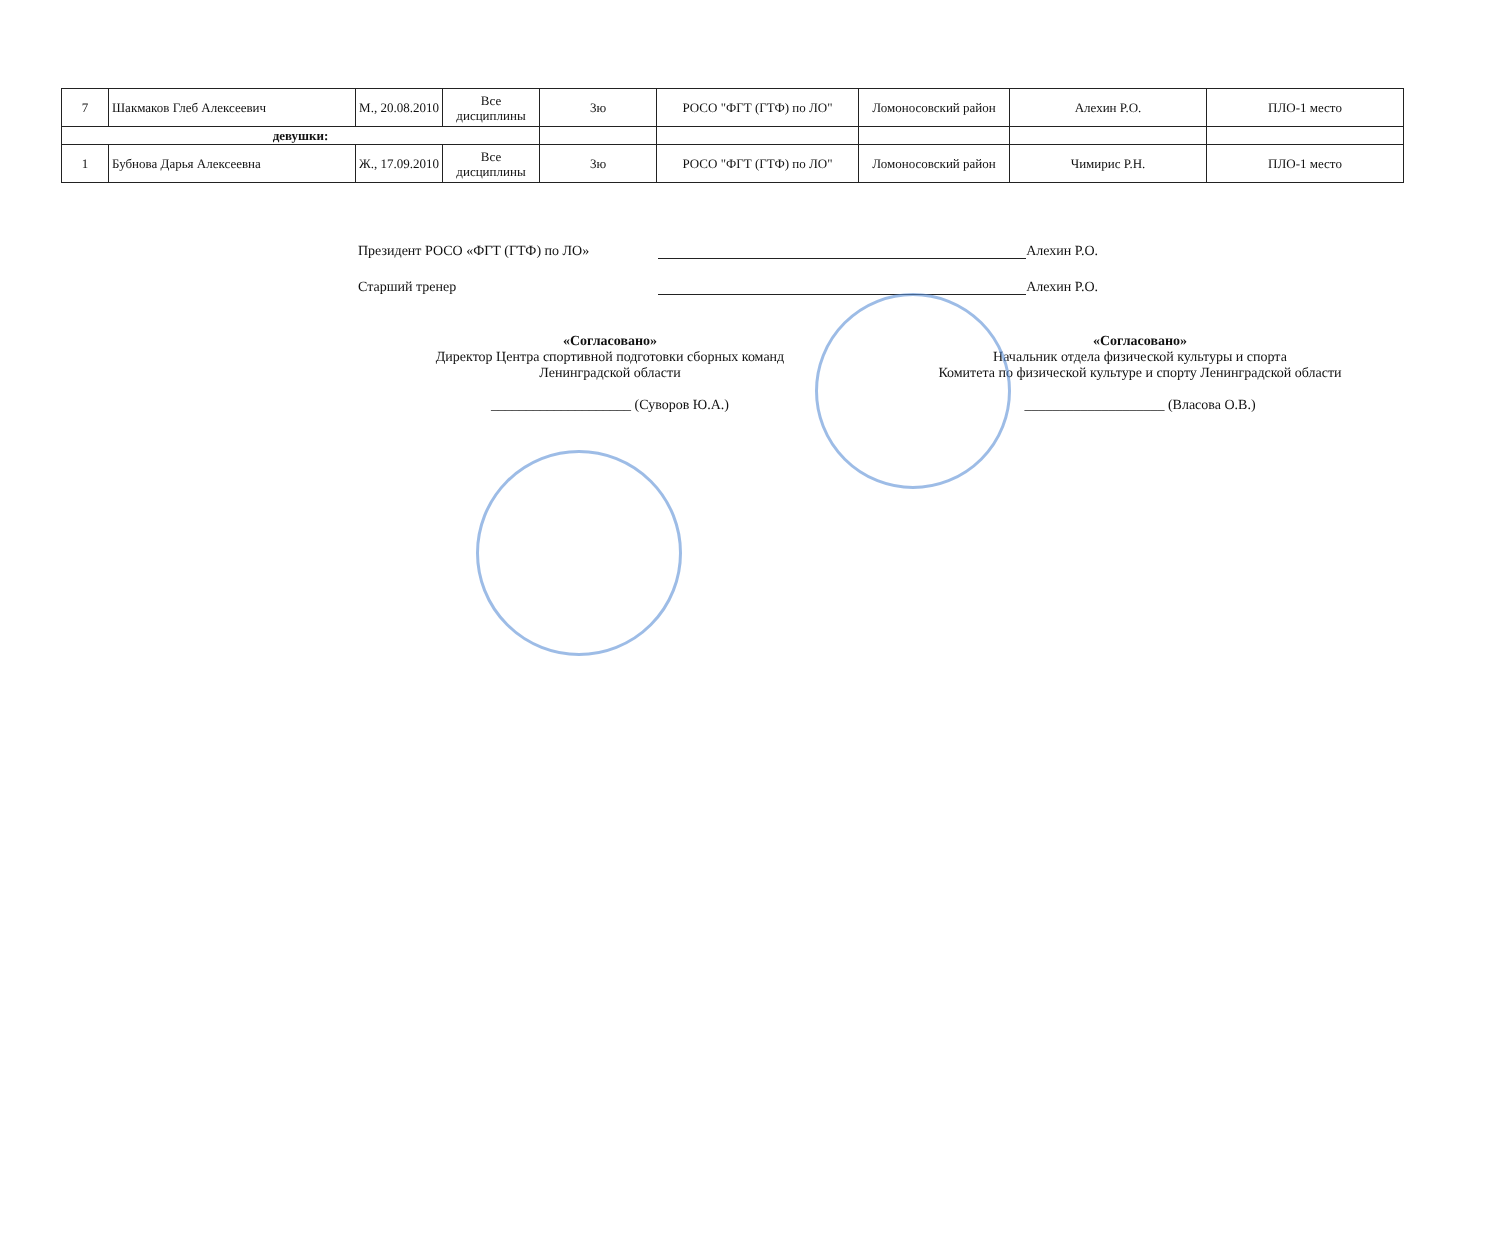| 7 | Шакмаков Глеб Алексеевич | М., 20.08.2010 | Все дисциплины | 3ю | РОСО "ФГТ (ГТФ) по ЛО" | Ломоносовский район | Алехин Р.О. | ПЛО-1 место |
| девушки: | | | | | | | | |
| 1 | Бубнова Дарья Алексеевна | Ж., 17.09.2010 | Все дисциплины | 3ю | РОСО "ФГТ (ГТФ) по ЛО" | Ломоносовский район | Чимирис Р.Н. | ПЛО-1 место |
Президент РОСО «ФГТ (ГТФ) по ЛО» Алехин Р.О.
Старший тренер Алехин Р.О.
«Согласовано»
Директор Центра спортивной подготовки сборных команд
Ленинградской области
____________________ (Суворов Ю.А.)
«Согласовано»
Начальник отдела физической культуры и спорта
Комитета по физической культуре и спорту Ленинградской области
____________________ (Власова О.В.)